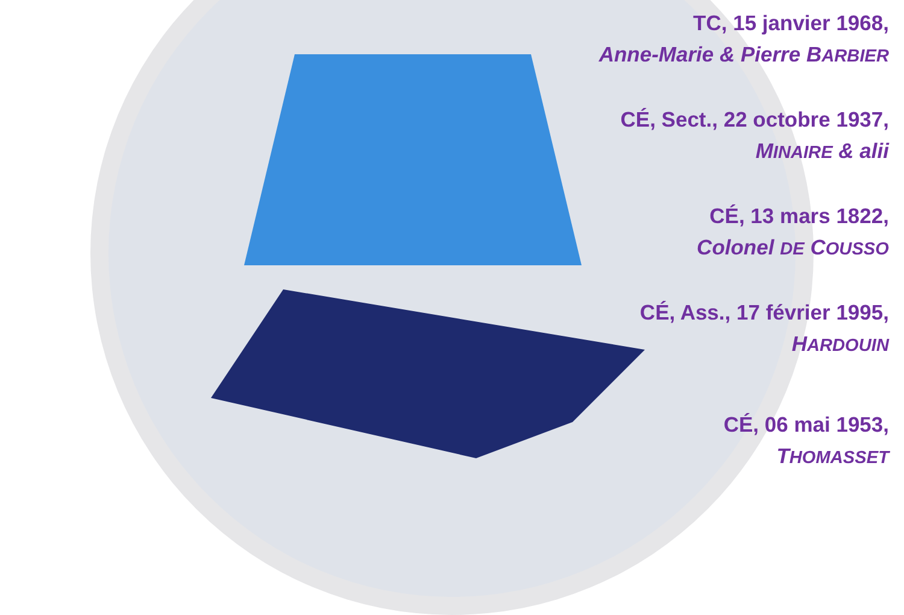TC, 15 janvier 1968,
Anne-Marie & Pierre BARBIER
CÉ, Sect., 22 octobre 1937,
MINAIRE & alii
CÉ, 13 mars 1822,
Colonel DE COUSSO
CÉ, Ass., 17 février 1995,
HARDOUIN
CÉ, 06 mai 1953,
THOMASSET